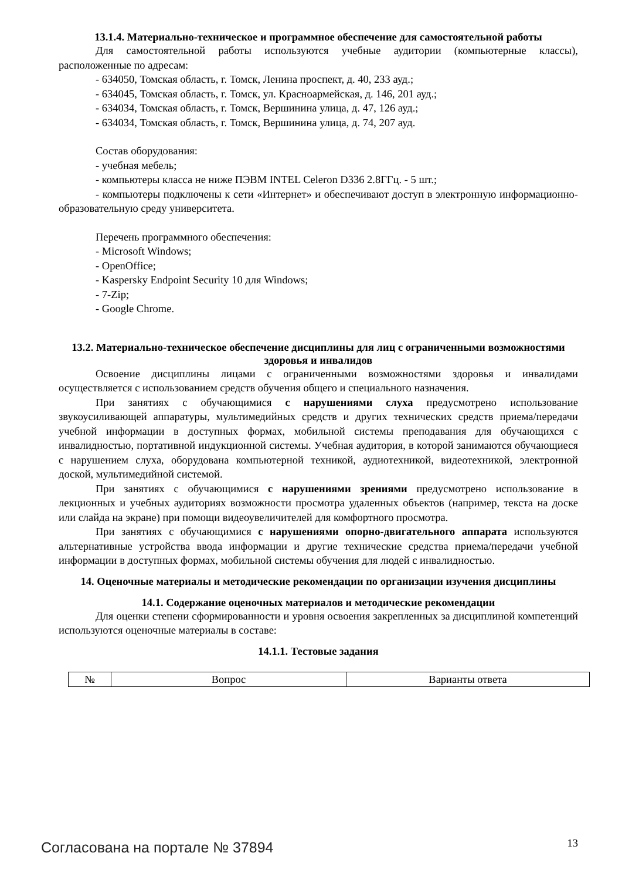13.1.4. Материально-техническое и программное обеспечение для самостоятельной работы
Для самостоятельной работы используются учебные аудитории (компьютерные классы), расположенные по адресам:
- 634050, Томская область, г. Томск, Ленина проспект, д. 40, 233 ауд.;
- 634045, Томская область, г. Томск, ул. Красноармейская, д. 146, 201 ауд.;
- 634034, Томская область, г. Томск, Вершинина улица, д. 47, 126 ауд.;
- 634034, Томская область, г. Томск, Вершинина улица, д. 74, 207 ауд.
Состав оборудования:
- учебная мебель;
- компьютеры класса не ниже ПЭВМ INTEL Celeron D336 2.8ГГц. - 5 шт.;
- компьютеры подключены к сети «Интернет» и обеспечивают доступ в электронную информационно-образовательную среду университета.
Перечень программного обеспечения:
- Microsoft Windows;
- OpenOffice;
- Kaspersky Endpoint Security 10 для Windows;
- 7-Zip;
- Google Chrome.
13.2. Материально-техническое обеспечение дисциплины для лиц с ограниченными возможностями здоровья и инвалидов
Освоение дисциплины лицами с ограниченными возможностями здоровья и инвалидами осуществляется с использованием средств обучения общего и специального назначения.
При занятиях с обучающимися с нарушениями слуха предусмотрено использование звукоусиливающей аппаратуры, мультимедийных средств и других технических средств приема/передачи учебной информации в доступных формах, мобильной системы преподавания для обучающихся с инвалидностью, портативной индукционной системы. Учебная аудитория, в которой занимаются обучающиеся с нарушением слуха, оборудована компьютерной техникой, аудиотехникой, видеотехникой, электронной доской, мультимедийной системой.
При занятиях с обучающимися с нарушениями зрениями предусмотрено использование в лекционных и учебных аудиториях возможности просмотра удаленных объектов (например, текста на доске или слайда на экране) при помощи видеоувеличителей для комфортного просмотра.
При занятиях с обучающимися с нарушениями опорно-двигательного аппарата используются альтернативные устройства ввода информации и другие технические средства приема/передачи учебной информации в доступных формах, мобильной системы обучения для людей с инвалидностью.
14. Оценочные материалы и методические рекомендации по организации изучения дисциплины
14.1. Содержание оценочных материалов и методические рекомендации
Для оценки степени сформированности и уровня освоения закрепленных за дисциплиной компетенций используются оценочные материалы в составе:
14.1.1. Тестовые задания
| № | Вопрос | Варианты ответа |
Согласована на портале № 37894 13